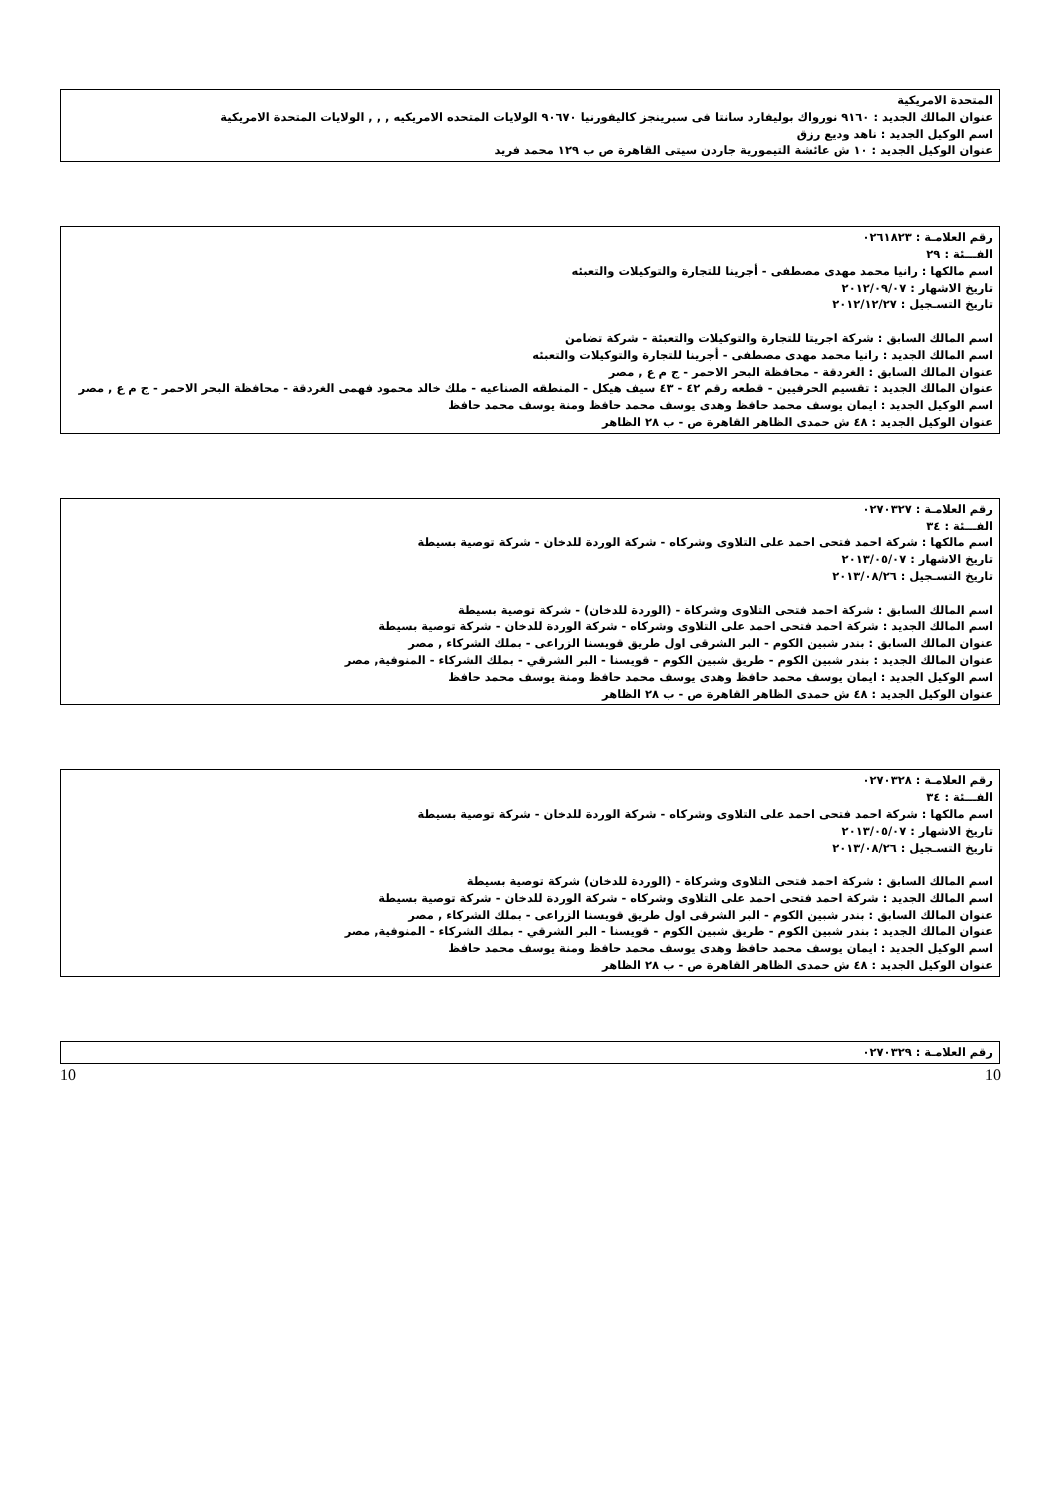المتحدة الامريكية
عنوان المالك الجديد : ٩١٦٠ نورواك بوليفارد سانتا فى سبرينجز كاليفورنيا ٩٠٦٧٠ الولايات المتحده الامريكيه , , , الولايات المتحدة الامريكية
اسم الوكيل الجديد : ناهد وديع رزق
عنوان الوكيل الجديد : ١٠ ش عائشة التيمورية جاردن سيتى القاهرة ص ب ١٢٩ محمد فريد
رقم العلامـة : ٠٢٦١٨٢٣
الفـــئة : ٢٩
اسم مالكها : رانيا محمد مهدى مصطفى - أجرينا للتجارة والتوكيلات والتعبئه
تاريخ الاشهار : ٢٠١٢/٠٩/٠٧
تاريخ التسـجيل : ٢٠١٢/١٢/٢٧
اسم المالك السابق : شركة اجريتا للتجارة والتوكيلات والتعبئة - شركة تضامن
اسم المالك الجديد : رانيا محمد مهدى مصطفى - أجرينا للتجارة والتوكيلات والتعبئه
عنوان المالك السابق : الغردقة - محافظة البحر الاحمر - ج م ع , مصر
عنوان المالك الجديد : تقسيم الحرفيين - قطعه رقم ٤٢ - ٤٣ سيف هيكل - المنطقه الصناعيه - ملك خالد محمود فهمى الغردقة - محافظة البحر الاحمر - ج م ع , مصر
اسم الوكيل الجديد : ايمان يوسف محمد حافظ وهدى يوسف محمد حافظ ومنة يوسف محمد حافظ
عنوان الوكيل الجديد : ٤٨ ش حمدى الظاهر القاهرة ص - ب ٢٨ الظاهر
رقم العلامـة : ٠٢٧٠٣٢٧
الفـــئة : ٣٤
اسم مالكها : شركة احمد فتحى احمد على التلاوى وشركاه - شركة الوردة للدخان - شركة توصية بسيطة
تاريخ الاشهار : ٢٠١٣/٠٥/٠٧
تاريخ التسـجيل : ٢٠١٣/٠٨/٢٦
اسم المالك السابق : شركة احمد فتحى التلاوى وشركاة - (الوردة للدخان) - شركة توصية بسيطة
اسم المالك الجديد : شركة احمد فتحى احمد على التلاوى وشركاه - شركة الوردة للدخان - شركة توصية بسيطة
عنوان المالك السابق : بندر شبين الكوم - البر الشرقى اول طريق قويسنا الزراعى - بملك الشركاء , مصر
عنوان المالك الجديد : بندر شبين الكوم - طريق شبين الكوم - قويسنا - البر الشرقي - بملك الشركاء - المنوفية, مصر
اسم الوكيل الجديد : ايمان يوسف محمد حافظ وهدى يوسف محمد حافظ ومنة يوسف محمد حافظ
عنوان الوكيل الجديد : ٤٨ ش حمدى الظاهر القاهرة ص - ب ٢٨ الظاهر
رقم العلامـة : ٠٢٧٠٣٢٨
الفـــئة : ٣٤
اسم مالكها : شركة احمد فتحى احمد على التلاوى وشركاه - شركة الوردة للدخان - شركة توصية بسيطة
تاريخ الاشهار : ٢٠١٣/٠٥/٠٧
تاريخ التسـجيل : ٢٠١٣/٠٨/٢٦
اسم المالك السابق : شركة احمد فتحى التلاوى وشركاة - (الوردة للدخان) شركة توصية بسيطة
اسم المالك الجديد : شركة احمد فتحى احمد على التلاوى وشركاه - شركة الوردة للدخان - شركة توصية بسيطة
عنوان المالك السابق : بندر شبين الكوم - البر الشرقى اول طريق قويسنا الزراعى - بملك الشركاء , مصر
عنوان المالك الجديد : بندر شبين الكوم - طريق شبين الكوم - قويسنا - البر الشرقي - بملك الشركاء - المنوفية, مصر
اسم الوكيل الجديد : ايمان يوسف محمد حافظ وهدى يوسف محمد حافظ ومنة يوسف محمد حافظ
عنوان الوكيل الجديد : ٤٨ ش حمدى الظاهر القاهرة ص - ب ٢٨ الظاهر
رقم العلامـة : ٠٢٧٠٣٢٩
10 10